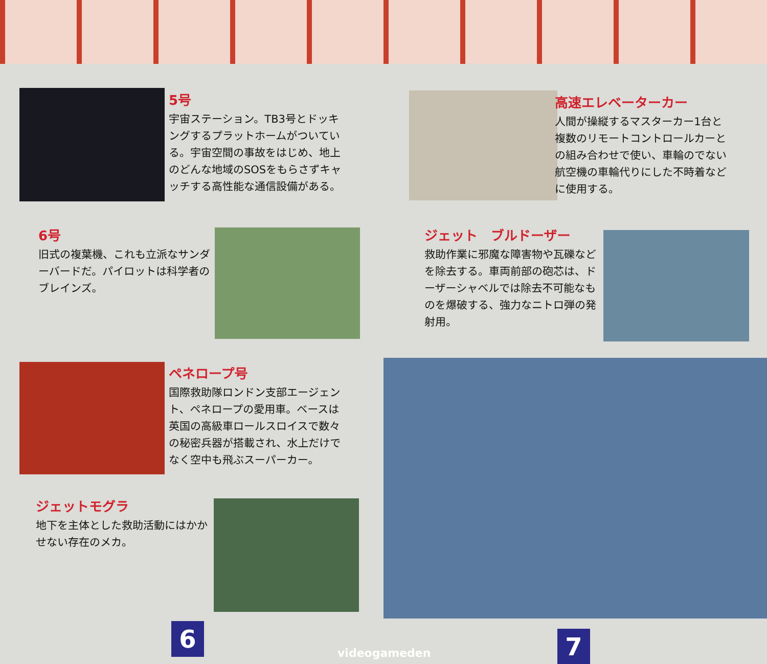5号
宇宙ステーション。TB3号とドッキングするプラットホームがついている。宇宙空間の事故をはじめ、地上のどんな地域のSOSをもらさずキャッチする高性能な通信設備がある。
6号
旧式の複葉機、これも立派なサンダーバードだ。パイロットは科学者のブレインズ。
ペネロープ号
国際救助隊ロンドン支部エージェント、ペネロープの愛用車。ベースは英国の高級車ロールスロイスで数々の秘密兵器が搭載され、水上だけでなく空中も飛ぶスーパーカー。
ジェットモグラ
地下を主体とした救助活動にはかかせない存在のメカ。
6
高速エレベーターカー
人間が操縦するマスターカー1台と複数のリモートコントロールカーとの組み合わせで使い、車輪のでない航空機の車輪代りにした不時着などに使用する。
ジェット　ブルドーザー
救助作業に邪魔な障害物や瓦礫などを除去する。車両前部の砲芯は、ドーザーシャベルでは除去不可能なものを爆破する、強力なニトロ弾の発射用。
7
videogameden